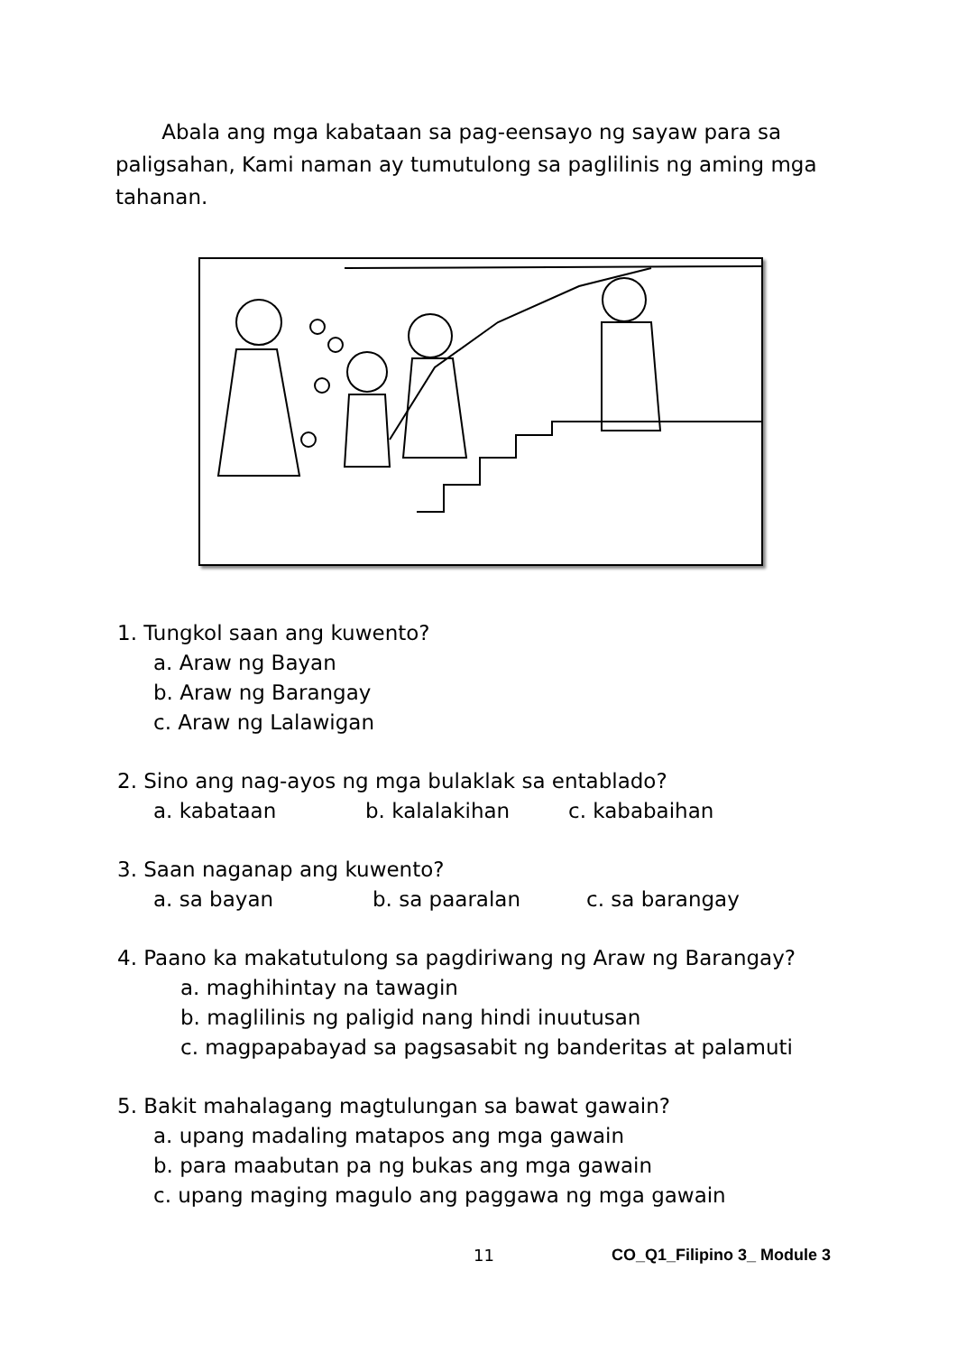Abala ang mga kabataan sa pag-eensayo ng sayaw para sa paligsahan, Kami naman ay tumutulong sa paglilinis ng aming mga tahanan.
1. Tungkol saan ang kuwento?
a. Araw ng Bayan
b. Araw ng Barangay
c. Araw ng Lalawigan
2. Sino ang nag-ayos ng mga bulaklak sa entablado?
a. kabataan b. kalalakihan c. kababaihan
3. Saan naganap ang kuwento?
a. sa bayan b. sa paaralan c. sa barangay
4. Paano ka makatutulong sa pagdiriwang ng Araw ng Barangay?
a. maghihintay na tawagin
b. maglilinis ng paligid nang hindi inuutusan
c. magpapabayad sa pagsasabit ng banderitas at palamuti
5. Bakit mahalagang magtulungan sa bawat gawain?
a. upang madaling matapos ang mga gawain
b. para maabutan pa ng bukas ang mga gawain
c. upang maging magulo ang paggawa ng mga gawain
11 CO_Q1_Filipino 3_ Module 3